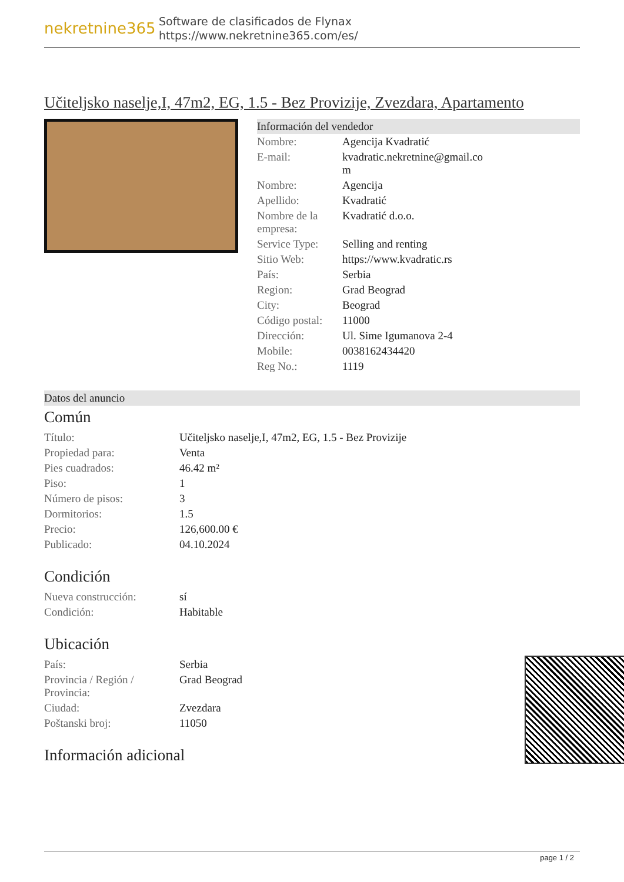nekretnine365
Software de clasificados de Flynax
https://www.nekretnine365.com/es/
Učiteljsko naselje,I, 47m2, EG, 1.5 - Bez Provizije, Zvezdara, Apartamento
Información del vendedor
| Nombre: | Agencija Kvadratić |
| E-mail: | kvadratic.nekretnine@gmail.co m |
| Nombre: | Agencija |
| Apellido: | Kvadratić |
| Nombre de la empresa: | Kvadratić d.o.o. |
| Service Type: | Selling and renting |
| Sitio Web: | https://www.kvadratic.rs |
| País: | Serbia |
| Region: | Grad Beograd |
| City: | Beograd |
| Código postal: | 11000 |
| Dirección: | Ul. Sime Igumanova 2-4 |
| Mobile: | 0038162434420 |
| Reg No.: | 1119 |
Datos del anuncio
Común
| Título: | Učiteljsko naselje,I, 47m2, EG, 1.5 - Bez Provizije |
| Propiedad para: | Venta |
| Pies cuadrados: | 46.42 m² |
| Piso: | 1 |
| Número de pisos: | 3 |
| Dormitorios: | 1.5 |
| Precio: | 126,600.00 € |
| Publicado: | 04.10.2024 |
Condición
| Nueva construcción: | sí |
| Condición: | Habitable |
Ubicación
| País: | Serbia |
| Provincia / Región / Provincia: | Grad Beograd |
| Ciudad: | Zvezdara |
| Poštanski broj: | 11050 |
Información adicional
page 1 / 2